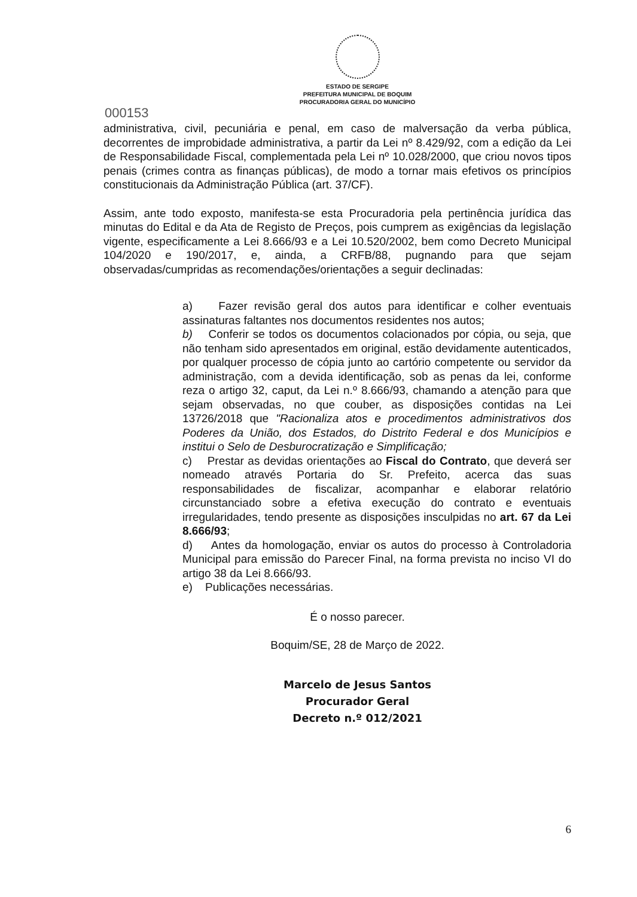ESTADO DE SERGIPE
PREFEITURA MUNICIPAL DE BOQUIM
PROCURADORIA GERAL DO MUNICÍPIO
000153
administrativa, civil, pecuniária e penal, em caso de malversação da verba pública, decorrentes de improbidade administrativa, a partir da Lei nº 8.429/92, com a edição da Lei de Responsabilidade Fiscal, complementada pela Lei nº 10.028/2000, que criou novos tipos penais (crimes contra as finanças públicas), de modo a tornar mais efetivos os princípios constitucionais da Administração Pública (art. 37/CF).
Assim, ante todo exposto, manifesta-se esta Procuradoria pela pertinência jurídica das minutas do Edital e da Ata de Registo de Preços, pois cumprem as exigências da legislação vigente, especificamente a Lei 8.666/93 e a Lei 10.520/2002, bem como Decreto Municipal 104/2020 e 190/2017, e, ainda, a CRFB/88, pugnando para que sejam observadas/cumpridas as recomendações/orientações a seguir declinadas:
a) Fazer revisão geral dos autos para identificar e colher eventuais assinaturas faltantes nos documentos residentes nos autos;
b) Conferir se todos os documentos colacionados por cópia, ou seja, que não tenham sido apresentados em original, estão devidamente autenticados, por qualquer processo de cópia junto ao cartório competente ou servidor da administração, com a devida identificação, sob as penas da lei, conforme reza o artigo 32, caput, da Lei n.º 8.666/93, chamando a atenção para que sejam observadas, no que couber, as disposições contidas na Lei 13726/2018 que "Racionaliza atos e procedimentos administrativos dos Poderes da União, dos Estados, do Distrito Federal e dos Municípios e institui o Selo de Desburocratização e Simplificação;
c) Prestar as devidas orientações ao Fiscal do Contrato, que deverá ser nomeado através Portaria do Sr. Prefeito, acerca das suas responsabilidades de fiscalizar, acompanhar e elaborar relatório circunstanciado sobre a efetiva execução do contrato e eventuais irregularidades, tendo presente as disposições insculpidas no art. 67 da Lei 8.666/93;
d) Antes da homologação, enviar os autos do processo à Controladoria Municipal para emissão do Parecer Final, na forma prevista no inciso VI do artigo 38 da Lei 8.666/93.
e) Publicações necessárias.
É o nosso parecer.
Boquim/SE, 28 de Março de 2022.
Marcelo de Jesus Santos
Procurador Geral
Decreto n.º 012/2021
6